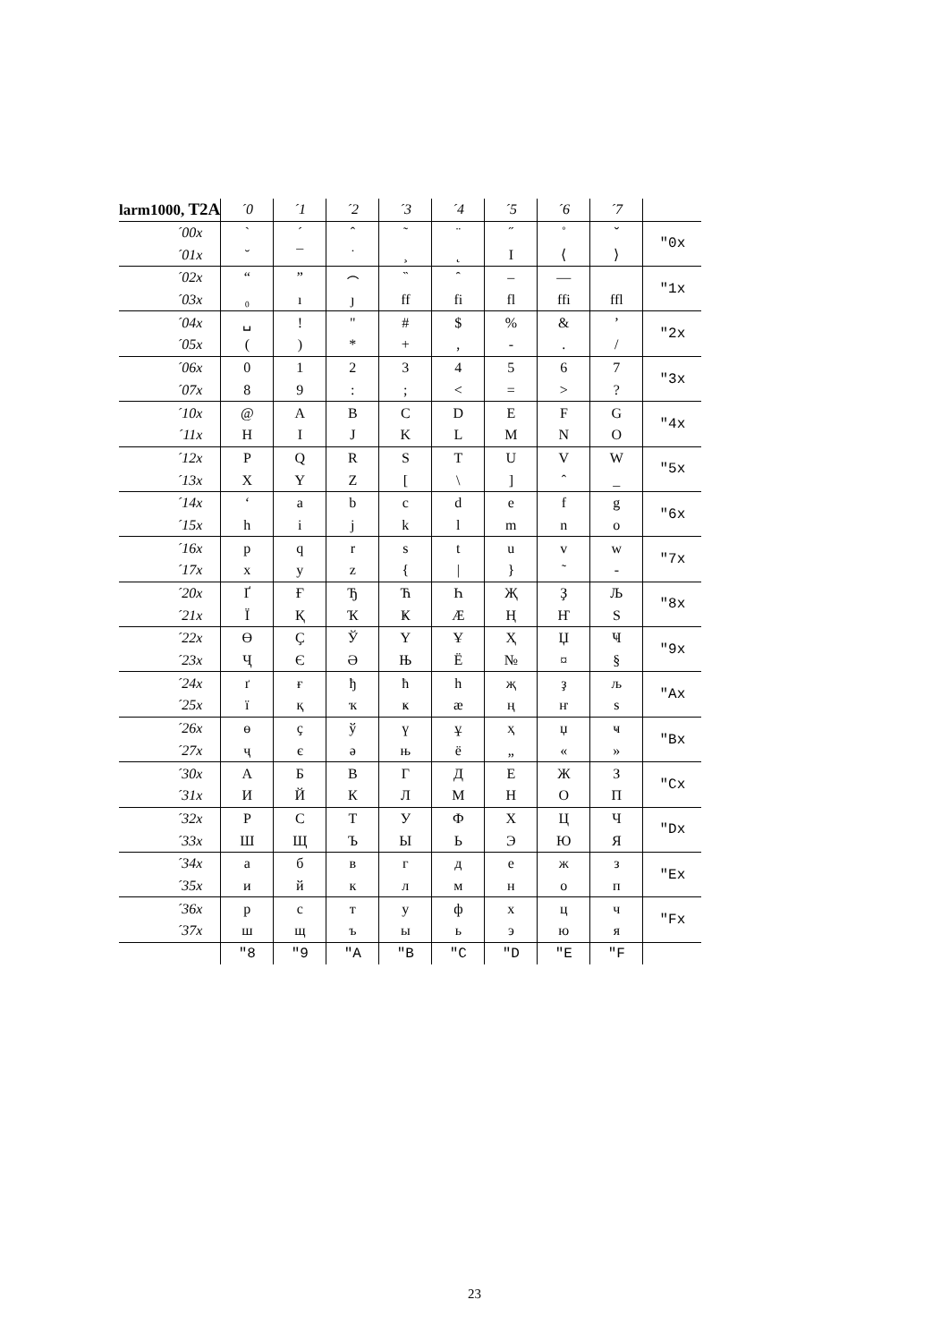| larm1000, T2A | ´0 | ´1 | ´2 | ´3 | ´4 | ´5 | ´6 | ´7 | |
| --- | --- | --- | --- | --- | --- | --- | --- | --- | --- |
| ´00x | ` | ´ | ˆ | ˜ | ¨ | ˝ | ˚ | ˇ | ″0x |
| ´01x | ˘ | ¯ | ˙ | ¸ | ˛ | I | ⟨ | ⟩ | |
| ´02x | “ | ” | ⌢ | ̏ | ̑ | – | — | | ″1x |
| ´03x | ₀ | ı | ȷ | ff | fi | fl | ffi | ffl | |
| ´04x | ␣ | ! | " | # | $ | % | & | ’ | ″2x |
| ´05x | ( | ) | * | + | , | - | . | / | |
| ´06x | 0 | 1 | 2 | 3 | 4 | 5 | 6 | 7 | ″3x |
| ´07x | 8 | 9 | : | ; | < | = | > | ? | |
| ´10x | @ | A | B | C | D | E | F | G | ″4x |
| ´11x | H | I | J | K | L | M | N | O | |
| ´12x | P | Q | R | S | T | U | V | W | ″5x |
| ´13x | X | Y | Z | [ | \ | ] | ˆ | _ | |
| ´14x | ‘ | a | b | c | d | e | f | g | ″6x |
| ´15x | h | i | j | k | l | m | n | o | |
| ´16x | p | q | r | s | t | u | v | w | ″7x |
| ´17x | x | y | z | { | / | } | ˜ | - | |
| ´20x | Ґ | Ғ | Ђ | Ћ | Һ | Җ | Ҙ | Љ | ″8x |
| ´21x | Ї | Қ | Ҡ | Ҝ | Ӕ | Ң | Ҥ | Ѕ | |
| ´22x | Ө | Ҫ | Ў | Ү | Ұ | Ҳ | Џ | Ҹ | ″9x |
| ´23x | Ҷ | Є | Ә | Њ | Ё | № | ¤ | § | |
| ´24x | ґ | ғ | ђ | ћ | һ | җ | ҙ | љ | ″Ax |
| ´25x | ї | қ | ҡ | ҝ | ӕ | ң | ҥ | ѕ | |
| ´26x | ө | ҫ | ў | ү | ұ | ҳ | џ | ҹ | ″Bx |
| ´27x | ҷ | є | ә | њ | ё | „ | « | » | |
| ´30x | А | Б | В | Г | Д | Е | Ж | З | ″Cx |
| ´31x | И | Й | К | Л | М | Н | О | П | |
| ´32x | Р | С | Т | У | Ф | Х | Ц | Ч | ″Dx |
| ´33x | Ш | Щ | Ъ | Ы | Ь | Э | Ю | Я | |
| ´34x | а | б | в | г | д | е | ж | з | ″Ex |
| ´35x | и | й | к | л | м | н | о | п | |
| ´36x | р | с | т | у | ф | х | ц | ч | ″Fx |
| ´37x | ш | щ | ъ | ы | ь | э | ю | я | |
| | ″8 | ″9 | ″A | ″B | ″C | ″D | ″E | ″F | |
23